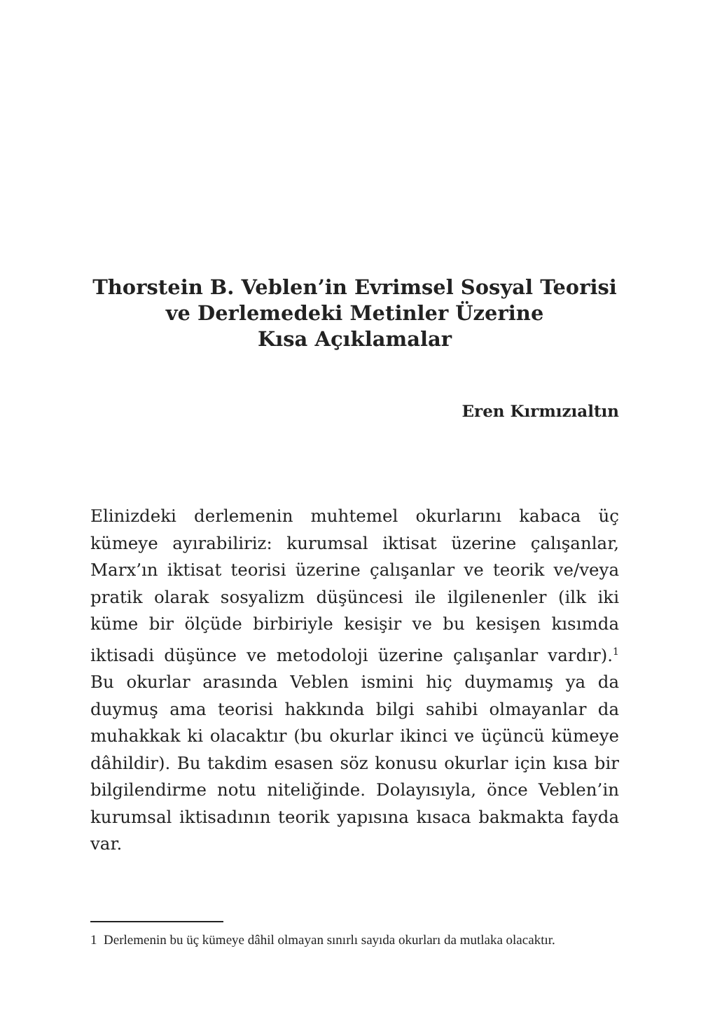Thorstein B. Veblen’in Evrimsel Sosyal Teorisi
ve Derlemedeki Metinler Üzerine
Kısa Açıklamalar
Eren Kırmızıaltın
Elinizdeki derlemenin muhtemel okurlarını kabaca üç kümeye ayırabiliriz: kurumsal iktisat üzerine çalışanlar, Marx’ın iktisat teorisi üzerine çalışanlar ve teorik ve/veya pratik olarak sosyalizm düşüncesi ile ilgilenenler (ilk iki küme bir ölçüde birbiriyle kesişir ve bu kesişen kısımda iktisadi düşünce ve metodoloji üzerine çalışanlar vardır).<sup>1</sup> Bu okurlar arasında Veblen ismini hiç duymamış ya da duymuş ama teorisi hakkında bilgi sahibi olmayanlar da muhakkak ki olacaktır (bu okurlar ikinci ve üçüncü kümeye dâhildir). Bu takdim esasen söz konusu okurlar için kısa bir bilgilendirme notu niteliğinde. Dolayısıyla, önce Veblen’in kurumsal iktisadının teorik yapısına kısaca bakmakta fayda var.
1 Derlemenin bu üç kümeye dâhil olmayan sınırlı sayıda okurları da mutlaka olacaktır.